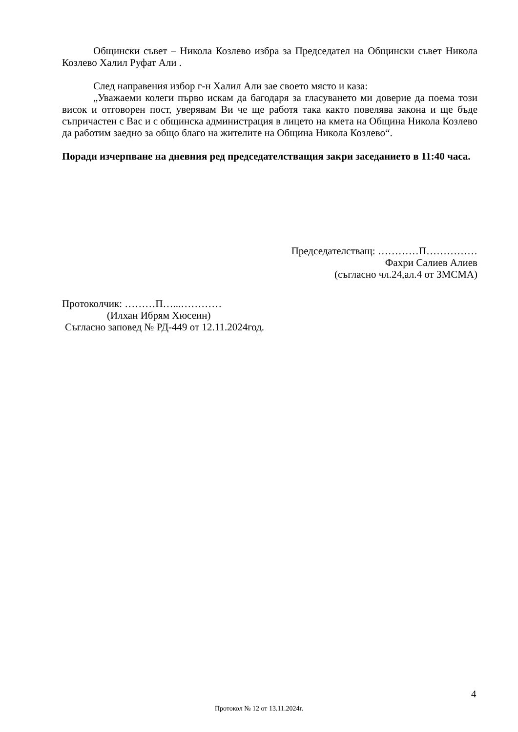Общински съвет – Никола Козлево избра за Председател на Общински съвет Никола Козлево Халил Руфат Али .
След направения избор г-н Халил Али зае своето място и каза:
„Уважаеми колеги първо искам да багодаря за гласуването ми доверие да поема този висок и отговорен пост, уверявам Ви че ще работя така както повелява закона и ще бъде съпричастен с Вас и с общинска администрация в лицето на кмета на Община Никола Козлево да работим заедно за общо благо на жителите на Община Никола Козлево“.
Поради изчерпване на дневния ред председателстващия закри заседанието в 11:40 часа.
Председателстващ: …………П……………
Фахри Салиев Алиев
(съгласно чл.24,ал.4 от ЗМСМА)
Протоколчик: ………П…...…………
(Илхан Ибрям Хюсеин)
Съгласно заповед № РД-449 от 12.11.2024год.
4
Протокол № 12 от 13.11.2024г.